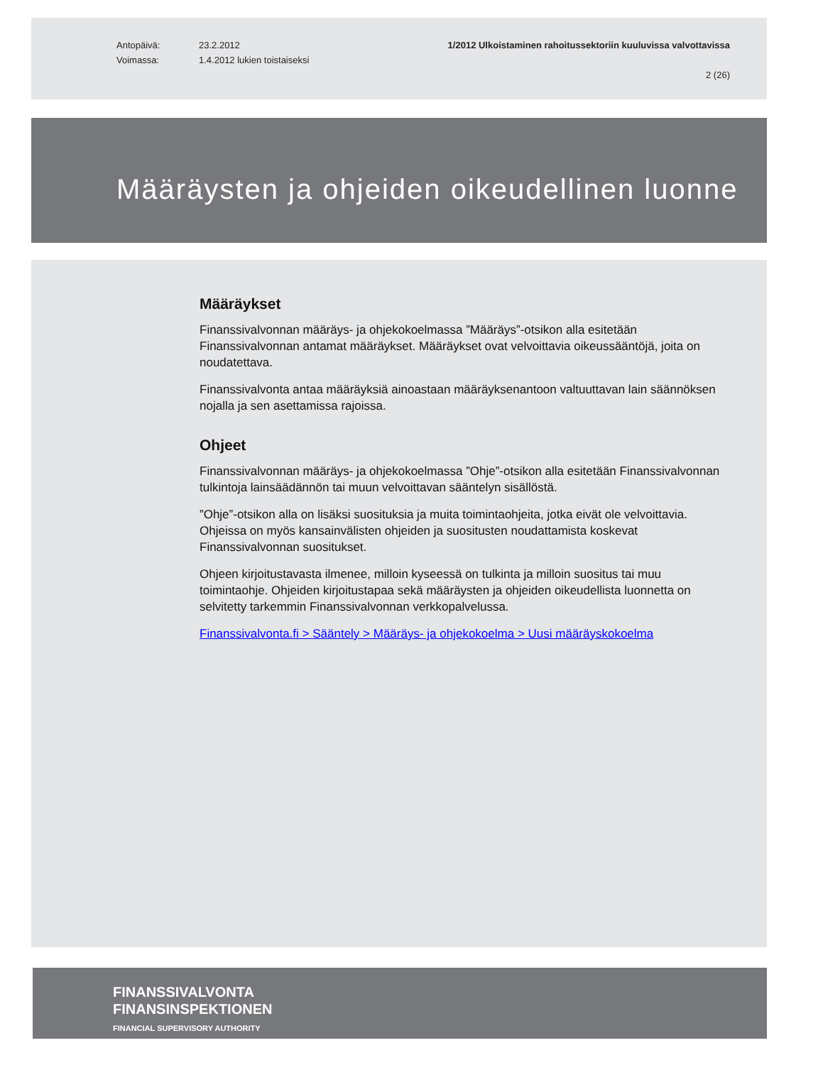Antopäivä: 23.2.2012
Voimassa: 1.4.2012 lukien toistaiseksi
1/2012 Ulkoistaminen rahoitussektoriin kuuluvissa valvottavissa
2 (26)
Määräysten ja ohjeiden oikeudellinen luonne
Määräykset
Finanssivalvonnan määräys- ja ohjekokoelmassa ”Määräys”-otsikon alla esitetään Finanssivalvonnan antamat määräykset. Määräykset ovat velvoittavia oikeussääntöjä, joita on noudatettava.
Finanssivalvonta antaa määräyksiä ainoastaan määräyksenantoon valtuuttavan lain säännöksen nojalla ja sen asettamissa rajoissa.
Ohjeet
Finanssivalvonnan määräys- ja ohjekokoelmassa ”Ohje”-otsikon alla esitetään Finanssivalvonnan tulkintoja lainsäädännön tai muun velvoittavan sääntelyn sisällöstä.
”Ohje”-otsikon alla on lisäksi suosituksia ja muita toimintaohjeita, jotka eivät ole velvoittavia. Ohjeissa on myös kansainvälisten ohjeiden ja suositusten noudattamista koskevat Finanssivalvonnan suositukset.
Ohjeen kirjoitustavasta ilmenee, milloin kyseessä on tulkinta ja milloin suositus tai muu toimintaohje. Ohjeiden kirjoitustapaa sekä määräysten ja ohjeiden oikeudellista luonnetta on selvitetty tarkemmin Finanssivalvonnan verkkopalvelussa.
Finanssivalvonta.fi > Sääntely > Määräys- ja ohjekokoelma > Uusi määräyskokoelma
FINANSSIVALVONTA
FINANSINSPEKTIONEN
FINANCIAL SUPERVISORY AUTHORITY